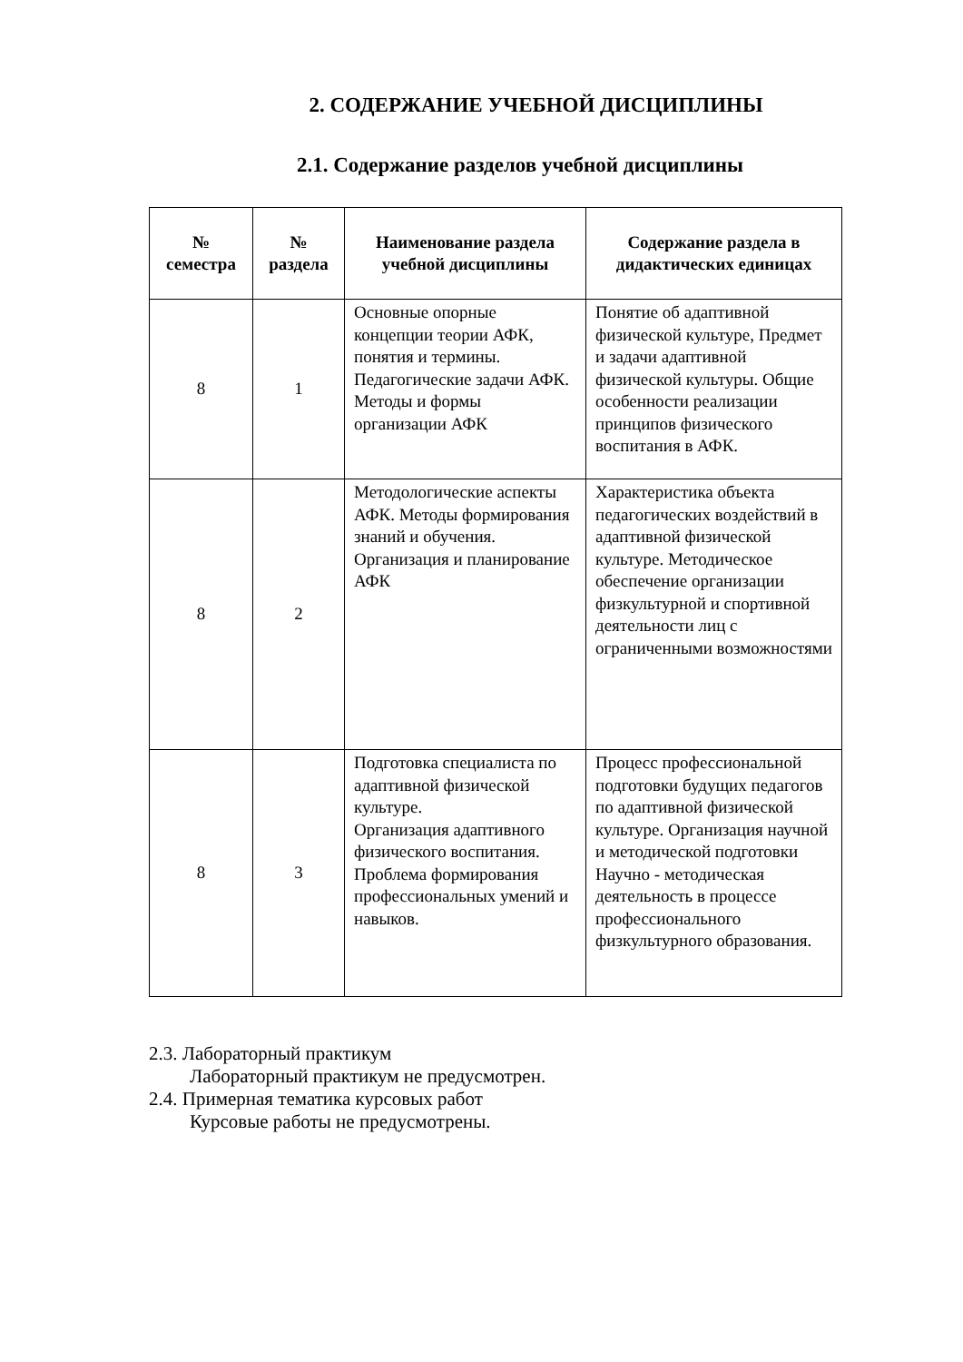2. СОДЕРЖАНИЕ УЧЕБНОЙ ДИСЦИПЛИНЫ
2.1. Содержание разделов учебной дисциплины
| № семестра | № раздела | Наименование раздела учебной дисциплины | Содержание раздела в дидактических единицах |
| --- | --- | --- | --- |
| 8 | 1 | Основные опорные концепции теории АФК, понятия и термины. Педагогические задачи АФК. Методы и формы организации АФК | Понятие об адаптивной физической культуре, Предмет и задачи адаптивной физической культуры. Общие особенности реализации принципов физического воспитания в АФК. |
| 8 | 2 | Методологические аспекты АФК. Методы формирования знаний и обучения. Организация и планирование АФК | Характеристика объекта педагогических воздействий в адаптивной физической культуре. Методическое обеспечение организации физкультурной и спортивной деятельности лиц с ограниченными возможностями |
| 8 | 3 | Подготовка специалиста по адаптивной физической культуре. Организация адаптивного физического воспитания. Проблема формирования профессиональных умений и навыков. | Процесс профессиональной подготовки будущих педагогов по адаптивной физической культуре. Организация научной и методической подготовки Научно - методическая деятельность в процессе профессионального физкультурного образования. |
2.3. Лабораторный практикум
Лабораторный практикум не предусмотрен.
2.4. Примерная тематика курсовых работ
Курсовые работы не предусмотрены.